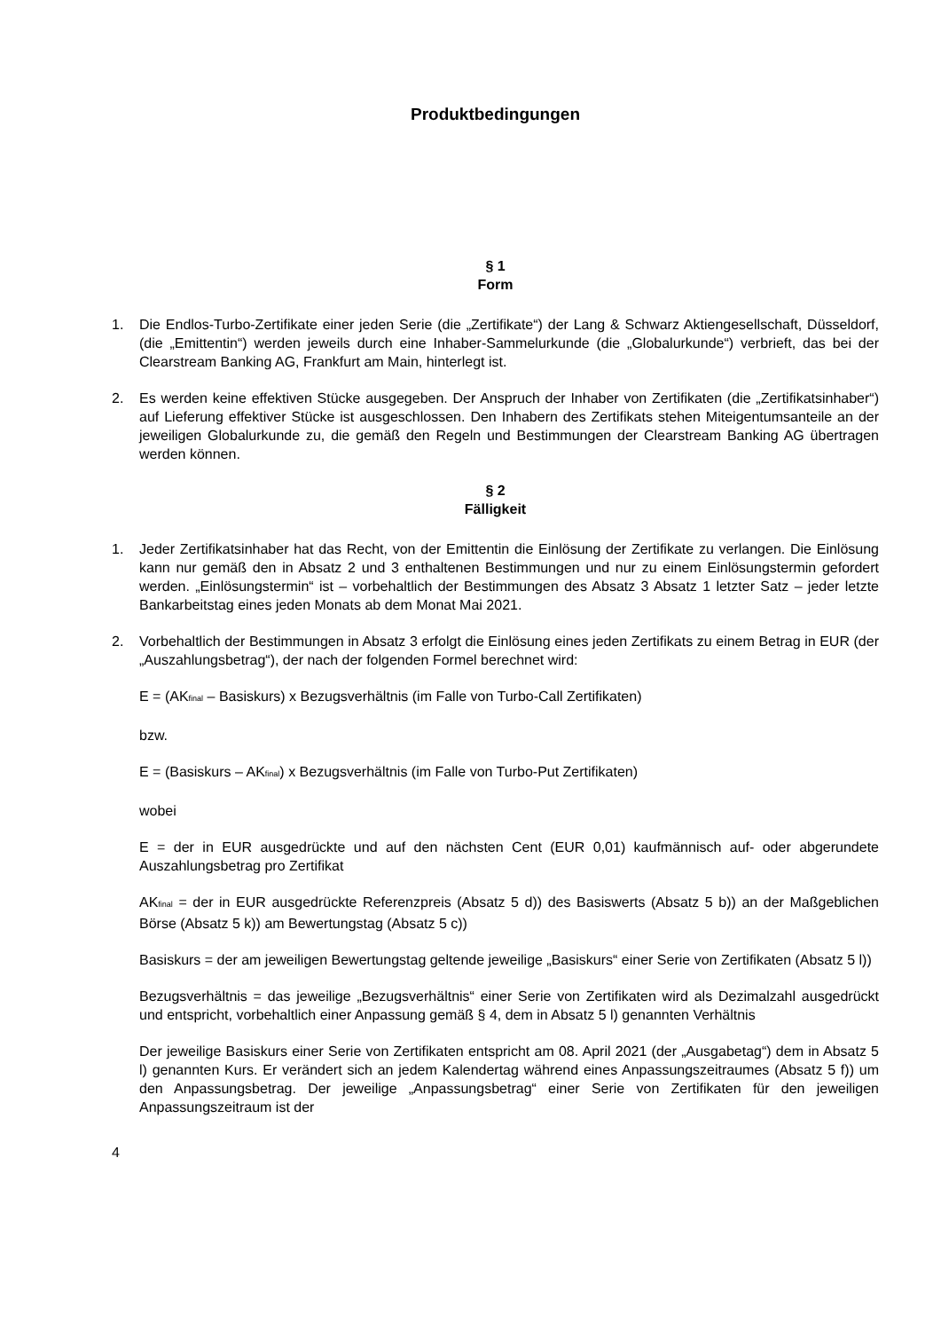Produktbedingungen
§ 1
Form
1. Die Endlos-Turbo-Zertifikate einer jeden Serie (die „Zertifikate“) der Lang & Schwarz Aktiengesellschaft, Düsseldorf, (die „Emittentin“) werden jeweils durch eine Inhaber-Sammelurkunde (die „Globalurkunde“) verbrieft, das bei der Clearstream Banking AG, Frankfurt am Main, hinterlegt ist.
2. Es werden keine effektiven Stücke ausgegeben. Der Anspruch der Inhaber von Zertifikaten (die „Zertifikatsinhaber“) auf Lieferung effektiver Stücke ist ausgeschlossen. Den Inhabern des Zertifikats stehen Miteigentumsanteile an der jeweiligen Globalurkunde zu, die gemäß den Regeln und Bestimmungen der Clearstream Banking AG übertragen werden können.
§ 2
Fälligkeit
1. Jeder Zertifikatsinhaber hat das Recht, von der Emittentin die Einlösung der Zertifikate zu verlangen. Die Einlösung kann nur gemäß den in Absatz 2 und 3 enthaltenen Bestimmungen und nur zu einem Einlösungstermin gefordert werden. „Einlösungstermin“ ist – vorbehaltlich der Bestimmungen des Absatz 3 Absatz 1 letzter Satz – jeder letzte Bankarbeitstag eines jeden Monats ab dem Monat Mai 2021.
2. Vorbehaltlich der Bestimmungen in Absatz 3 erfolgt die Einlösung eines jeden Zertifikats zu einem Betrag in EUR (der „Auszahlungsbetrag“), der nach der folgenden Formel berechnet wird:
E = (AK<sub>final</sub> – Basiskurs) x Bezugsverhältnis (im Falle von Turbo-Call Zertifikaten)
bzw.
E = (Basiskurs – AK<sub>final</sub>) x Bezugsverhältnis (im Falle von Turbo-Put Zertifikaten)
wobei
E = der in EUR ausgedrückte und auf den nächsten Cent (EUR 0,01) kaufmännisch auf- oder abgerundete Auszahlungsbetrag pro Zertifikat
AK<sub>final</sub> = der in EUR ausgedrückte Referenzpreis (Absatz 5 d)) des Basiswerts (Absatz 5 b)) an der Maßgeblichen Börse (Absatz 5 k)) am Bewertungstag (Absatz 5 c))
Basiskurs = der am jeweiligen Bewertungstag geltende jeweilige „Basiskurs“ einer Serie von Zertifikaten (Absatz 5 l))
Bezugsverhältnis = das jeweilige „Bezugsverhältnis“ einer Serie von Zertifikaten wird als Dezimalzahl ausgedrückt und entspricht, vorbehaltlich einer Anpassung gemäß § 4, dem in Absatz 5 l) genannten Verhältnis
Der jeweilige Basiskurs einer Serie von Zertifikaten entspricht am 08. April 2021 (der „Ausgabetag“) dem in Absatz 5 l) genannten Kurs. Er verändert sich an jedem Kalendertag während eines Anpassungszeitraumes (Absatz 5 f)) um den Anpassungsbetrag. Der jeweilige „Anpassungsbetrag“ einer Serie von Zertifikaten für den jeweiligen Anpassungszeitraum ist der
4